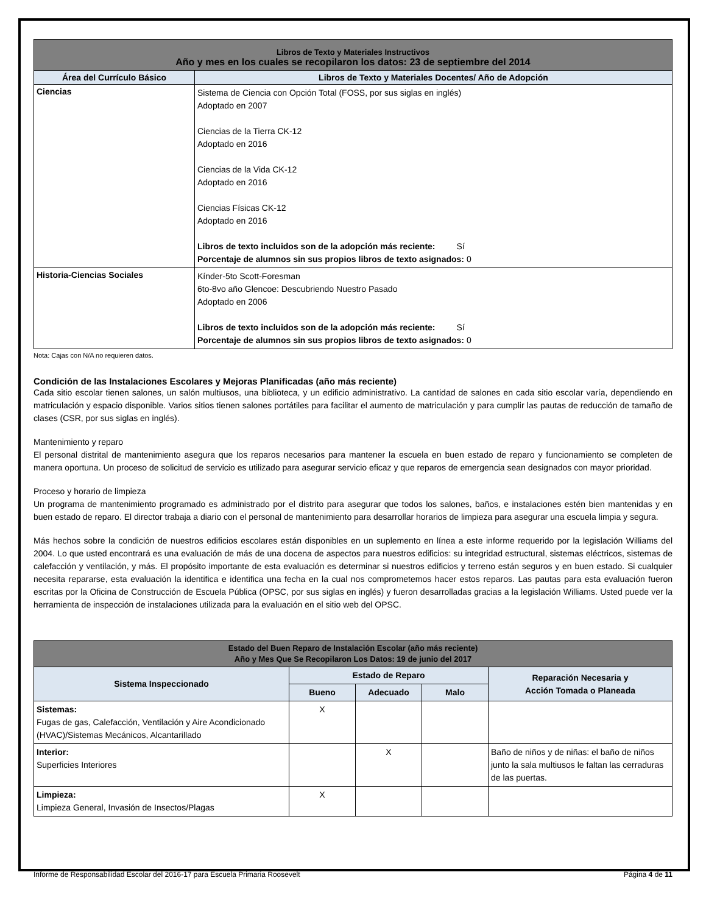| Libros de Texto y Materiales Instructivos Año y mes en los cuales se recopilaron los datos: 23 de septiembre del 2014 | |
| --- | --- |
| Área del Currículo Básico | Libros de Texto y Materiales Docentes/ Año de Adopción |
| Ciencias | Sistema de Ciencia con Opción Total (FOSS, por sus siglas en inglés) Adoptado en 2007 Ciencias de la Tierra CK-12 Adoptado en 2016 Ciencias de la Vida CK-12 Adoptado en 2016 Ciencias Físicas CK-12 Adoptado en 2016 Libros de texto incluidos son de la adopción más reciente: Sí Porcentaje de alumnos sin sus propios libros de texto asignados: 0 |
| Historia-Ciencias Sociales | Kínder-5to Scott-Foresman 6to-8vo año Glencoe: Descubriendo Nuestro Pasado Adoptado en 2006 Libros de texto incluidos son de la adopción más reciente: Sí Porcentaje de alumnos sin sus propios libros de texto asignados: 0 |
Nota: Cajas con N/A no requieren datos.
Condición de las Instalaciones Escolares y Mejoras Planificadas (año más reciente)
Cada sitio escolar tienen salones, un salón multiusos, una biblioteca, y un edificio administrativo. La cantidad de salones en cada sitio escolar varía, dependiendo en matriculación y espacio disponible. Varios sitios tienen salones portátiles para facilitar el aumento de matriculación y para cumplir las pautas de reducción de tamaño de clases (CSR, por sus siglas en inglés).
Mantenimiento y reparo
El personal distrital de mantenimiento asegura que los reparos necesarios para mantener la escuela en buen estado de reparo y funcionamiento se completen de manera oportuna. Un proceso de solicitud de servicio es utilizado para asegurar servicio eficaz y que reparos de emergencia sean designados con mayor prioridad.
Proceso y horario de limpieza
Un programa de mantenimiento programado es administrado por el distrito para asegurar que todos los salones, baños, e instalaciones estén bien mantenidas y en buen estado de reparo. El director trabaja a diario con el personal de mantenimiento para desarrollar horarios de limpieza para asegurar una escuela limpia y segura.
Más hechos sobre la condición de nuestros edificios escolares están disponibles en un suplemento en línea a este informe requerido por la legislación Williams del 2004. Lo que usted encontrará es una evaluación de más de una docena de aspectos para nuestros edificios: su integridad estructural, sistemas eléctricos, sistemas de calefacción y ventilación, y más. El propósito importante de esta evaluación es determinar si nuestros edificios y terreno están seguros y en buen estado. Si cualquier necesita repararse, esta evaluación la identifica e identifica una fecha en la cual nos comprometemos hacer estos reparos. Las pautas para esta evaluación fueron escritas por la Oficina de Construcción de Escuela Pública (OPSC, por sus siglas en inglés) y fueron desarrolladas gracias a la legislación Williams. Usted puede ver la herramienta de inspección de instalaciones utilizada para la evaluación en el sitio web del OPSC.
| Estado del Buen Reparo de Instalación Escolar (año más reciente) Año y Mes Que Se Recopilaron Los Datos: 19 de junio del 2017 | | | | |
| --- | --- | --- | --- | --- |
| Sistema Inspeccionado | Estado de Reparo | | | Reparación Necesaria y Acción Tomada o Planeada |
| | Bueno | Adecuado | Malo | |
| Sistemas: Fugas de gas, Calefacción, Ventilación y Aire Acondicionado (HVAC)/Sistemas Mecánicos, Alcantarillado | X | | | |
| Interior: Superficies Interiores | | X | | Baño de niños y de niñas: el baño de niños junto la sala multiusos le faltan las cerraduras de las puertas. |
| Limpieza: Limpieza General, Invasión de Insectos/Plagas | X | | | |
Informe de Responsabilidad Escolar del 2016-17 para Escuela Primaria Roosevelt Página 4 de 11